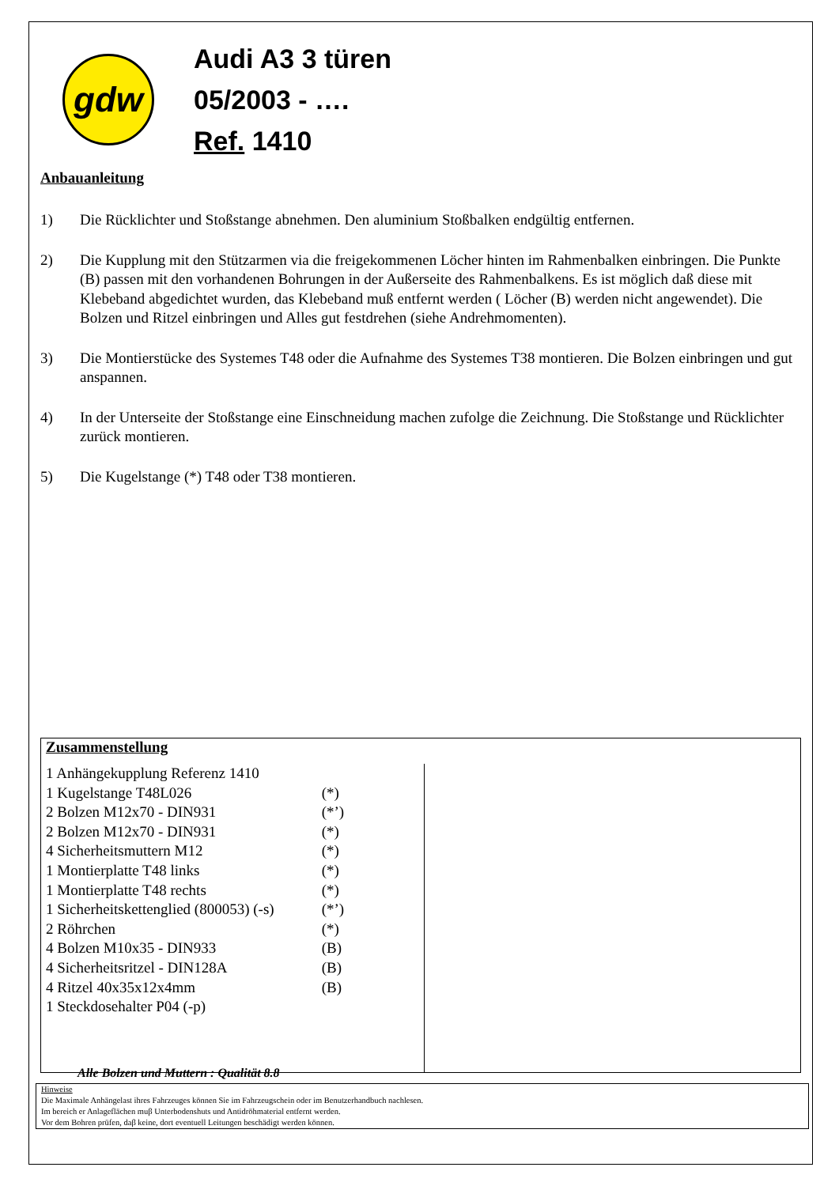gdw
Audi A3 3 türen
05/2003 - ….
Ref. 1410
Anbauanleitung
1) Die Rücklichter und Stoßstange abnehmen. Den aluminium Stoßbalken endgültig entfernen.
2) Die Kupplung mit den Stützarmen via die freigekommenen Löcher hinten im Rahmenbalken einbringen. Die Punkte (B) passen mit den vorhandenen Bohrungen in der Außerseite des Rahmenbalkens. Es ist möglich daß diese mit Klebeband abgedichtet wurden, das Klebeband muß entfernt werden ( Löcher (B) werden nicht angewendet). Die Bolzen und Ritzel einbringen und Alles gut festdrehen (siehe Andrehmomenten).
3) Die Montierstücke des Systemes T48 oder die Aufnahme des Systemes T38 montieren. Die Bolzen einbringen und gut anspannen.
4) In der Unterseite der Stoßstange eine Einschneidung machen zufolge die Zeichnung. Die Stoßstange und Rücklichter zurück montieren.
5) Die Kugelstange (*) T48 oder T38 montieren.
Zusammenstellung
| 1 Anhängekupplung Referenz 1410 | |
| 1 Kugelstange T48L026 | (*) |
| 2 Bolzen M12x70 - DIN931 | (*’) |
| 2 Bolzen M12x70 - DIN931 | (*) |
| 4 Sicherheitsmuttern M12 | (*) |
| 1 Montierplatte T48 links | (*) |
| 1 Montierplatte T48 rechts | (*) |
| 1 Sicherheitskettenglied (800053) (-s) | (*’) |
| 2 Röhrchen | (*) |
| 4 Bolzen M10x35 - DIN933 | (B) |
| 4 Sicherheitsritzel - DIN128A | (B) |
| 4 Ritzel 40x35x12x4mm | (B) |
| 1 Steckdosehalter P04 (-p) | |
Alle Bolzen und Muttern : Qualität 8.8
Hinweise
Die Maximale Anhängelast ihres Fahrzeuges können Sie im Fahrzeugschein oder im Benutzerhandbuch nachlesen.
Im bereich er Anlageflächen muβ Unterbodenshuts und Antidröhmaterial entfernt werden.
Vor dem Bohren prüfen, daβ keine, dort eventuell Leitungen beschädigt werden können.